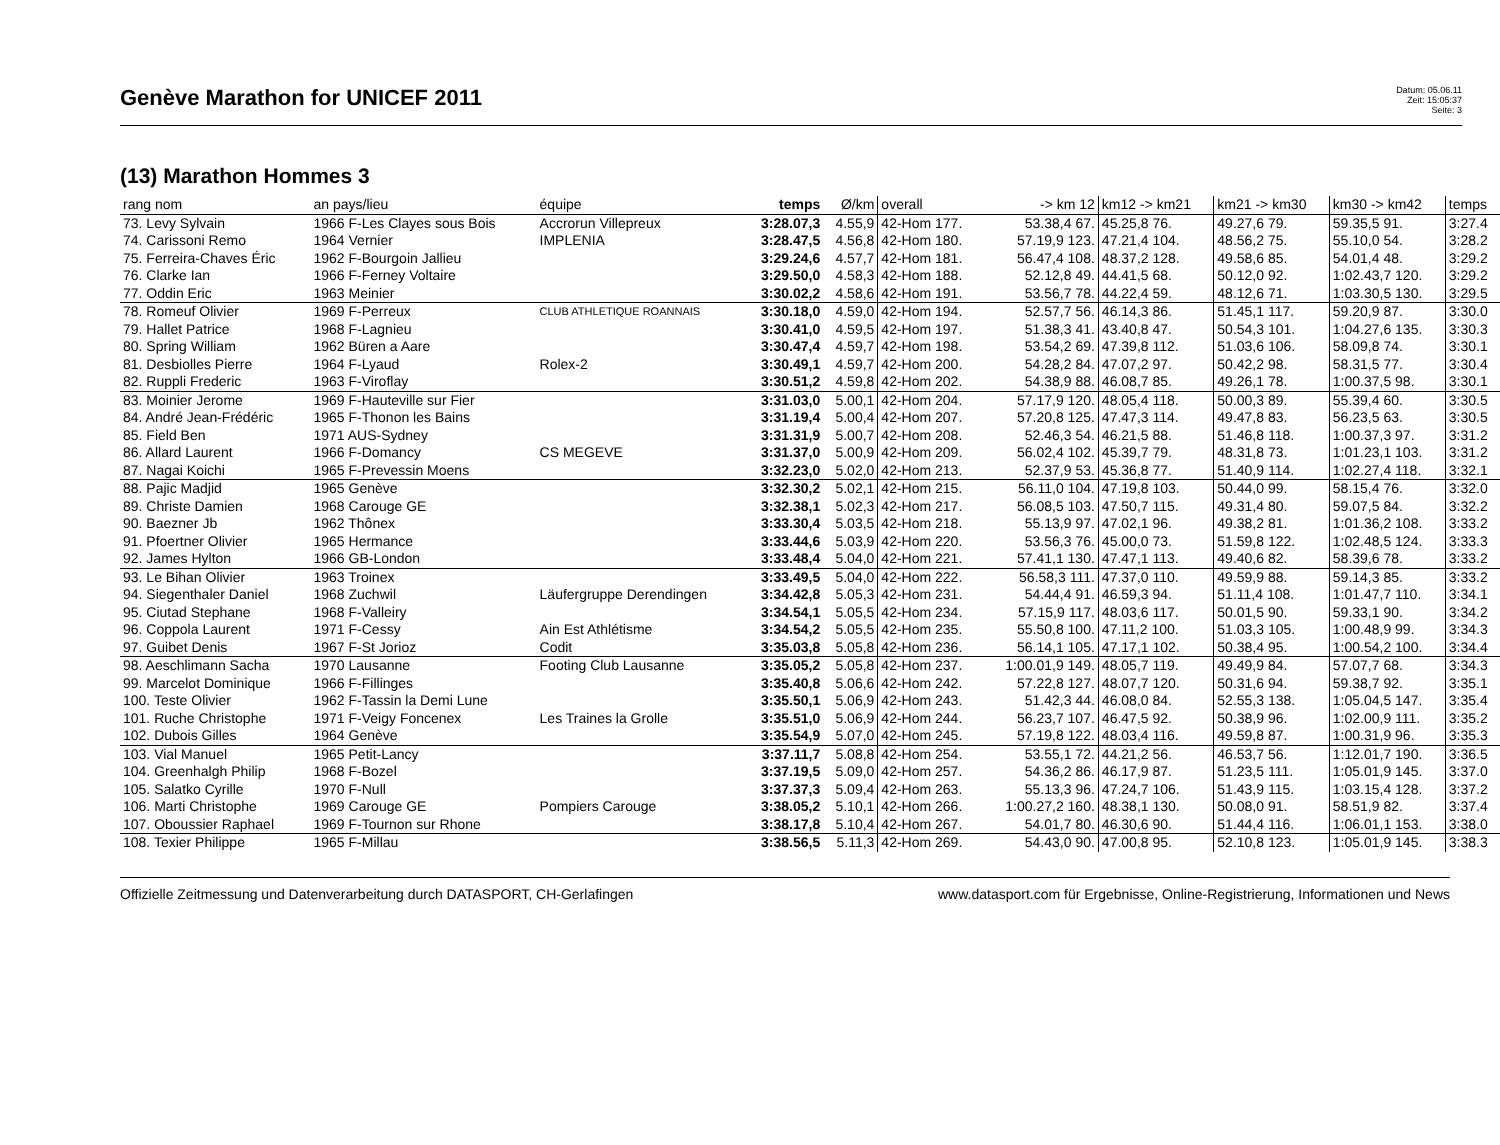Genève Marathon for UNICEF 2011
Datum: 05.06.11
Zeit: 15:05:37
Seite: 3
(13) Marathon Hommes 3
| rang nom | an pays/lieu | équipe | temps | Ø/km | overall | -> km 12 | km12 -> km21 | km21 -> km30 | km30 -> km42 | temps |
| --- | --- | --- | --- | --- | --- | --- | --- | --- | --- | --- |
| 73. Levy Sylvain | 1966 F-Les Clayes sous Bois | Accrorun Villepreux | 3:28.07,3 | 4.55,9 | 42-Hom 177. | 53.38,4 67. | 45.25,8 76. | 49.27,6 79. | 59.35,5 91. | 3:27.4 |
| 74. Carissoni Remo | 1964 Vernier | IMPLENIA | 3:28.47,5 | 4.56,8 | 42-Hom 180. | 57.19,9 123. | 47.21,4 104. | 48.56,2 75. | 55.10,0 54. | 3:28.2 |
| 75. Ferreira-Chaves Éric | 1962 F-Bourgoin Jallieu | | 3:29.24,6 | 4.57,7 | 42-Hom 181. | 56.47,4 108. | 48.37,2 128. | 49.58,6 85. | 54.01,4 48. | 3:29.2 |
| 76. Clarke Ian | 1966 F-Ferney Voltaire | | 3:29.50,0 | 4.58,3 | 42-Hom 188. | 52.12,8 49. | 44.41,5 68. | 50.12,0 92. | 1:02.43,7 120. | 3:29.2 |
| 77. Oddin Eric | 1963 Meinier | | 3:30.02,2 | 4.58,6 | 42-Hom 191. | 53.56,7 78. | 44.22,4 59. | 48.12,6 71. | 1:03.30,5 130. | 3:29.5 |
| 78. Romeuf Olivier | 1969 F-Perreux | CLUB ATHLETIQUE ROANNAIS | 3:30.18,0 | 4.59,0 | 42-Hom 194. | 52.57,7 56. | 46.14,3 86. | 51.45,1 117. | 59.20,9 87. | 3:30.0 |
| 79. Hallet Patrice | 1968 F-Lagnieu | | 3:30.41,0 | 4.59,5 | 42-Hom 197. | 51.38,3 41. | 43.40,8 47. | 50.54,3 101. | 1:04.27,6 135. | 3:30.3 |
| 80. Spring William | 1962 Büren a Aare | | 3:30.47,4 | 4.59,7 | 42-Hom 198. | 53.54,2 69. | 47.39,8 112. | 51.03,6 106. | 58.09,8 74. | 3:30.1 |
| 81. Desbiolles Pierre | 1964 F-Lyaud | Rolex-2 | 3:30.49,1 | 4.59,7 | 42-Hom 200. | 54.28,2 84. | 47.07,2 97. | 50.42,2 98. | 58.31,5 77. | 3:30.4 |
| 82. Ruppli Frederic | 1963 F-Viroflay | | 3:30.51,2 | 4.59,8 | 42-Hom 202. | 54.38,9 88. | 46.08,7 85. | 49.26,1 78. | 1:00.37,5 98. | 3:30.1 |
| 83. Moinier Jerome | 1969 F-Hauteville sur Fier | | 3:31.03,0 | 5.00,1 | 42-Hom 204. | 57.17,9 120. | 48.05,4 118. | 50.00,3 89. | 55.39,4 60. | 3:30.5 |
| 84. André Jean-Frédéric | 1965 F-Thonon les Bains | | 3:31.19,4 | 5.00,4 | 42-Hom 207. | 57.20,8 125. | 47.47,3 114. | 49.47,8 83. | 56.23,5 63. | 3:30.5 |
| 85. Field Ben | 1971 AUS-Sydney | | 3:31.31,9 | 5.00,7 | 42-Hom 208. | 52.46,3 54. | 46.21,5 88. | 51.46,8 118. | 1:00.37,3 97. | 3:31.2 |
| 86. Allard Laurent | 1966 F-Domancy | CS MEGEVE | 3:31.37,0 | 5.00,9 | 42-Hom 209. | 56.02,4 102. | 45.39,7 79. | 48.31,8 73. | 1:01.23,1 103. | 3:31.2 |
| 87. Nagai Koichi | 1965 F-Prevessin Moens | | 3:32.23,0 | 5.02,0 | 42-Hom 213. | 52.37,9 53. | 45.36,8 77. | 51.40,9 114. | 1:02.27,4 118. | 3:32.1 |
| 88. Pajic Madjid | 1965 Genève | | 3:32.30,2 | 5.02,1 | 42-Hom 215. | 56.11,0 104. | 47.19,8 103. | 50.44,0 99. | 58.15,4 76. | 3:32.0 |
| 89. Christe Damien | 1968 Carouge GE | | 3:32.38,1 | 5.02,3 | 42-Hom 217. | 56.08,5 103. | 47.50,7 115. | 49.31,4 80. | 59.07,5 84. | 3:32.2 |
| 90. Baezner Jb | 1962 Thônex | | 3:33.30,4 | 5.03,5 | 42-Hom 218. | 55.13,9 97. | 47.02,1 96. | 49.38,2 81. | 1:01.36,2 108. | 3:33.2 |
| 91. Pfoertner Olivier | 1965 Hermance | | 3:33.44,6 | 5.03,9 | 42-Hom 220. | 53.56,3 76. | 45.00,0 73. | 51.59,8 122. | 1:02.48,5 124. | 3:33.3 |
| 92. James Hylton | 1966 GB-London | | 3:33.48,4 | 5.04,0 | 42-Hom 221. | 57.41,1 130. | 47.47,1 113. | 49.40,6 82. | 58.39,6 78. | 3:33.2 |
| 93. Le Bihan Olivier | 1963 Troinex | | 3:33.49,5 | 5.04,0 | 42-Hom 222. | 56.58,3 111. | 47.37,0 110. | 49.59,9 88. | 59.14,3 85. | 3:33.2 |
| 94. Siegenthaler Daniel | 1968 Zuchwil | Läufergruppe Derendingen | 3:34.42,8 | 5.05,3 | 42-Hom 231. | 54.44,4 91. | 46.59,3 94. | 51.11,4 108. | 1:01.47,7 110. | 3:34.1 |
| 95. Ciutad Stephane | 1968 F-Valleiry | | 3:34.54,1 | 5.05,5 | 42-Hom 234. | 57.15,9 117. | 48.03,6 117. | 50.01,5 90. | 59.33,1 90. | 3:34.2 |
| 96. Coppola Laurent | 1971 F-Cessy | Ain Est Athlétisme | 3:34.54,2 | 5.05,5 | 42-Hom 235. | 55.50,8 100. | 47.11,2 100. | 51.03,3 105. | 1:00.48,9 99. | 3:34.3 |
| 97. Guibet Denis | 1967 F-St Jorioz | Codit | 3:35.03,8 | 5.05,8 | 42-Hom 236. | 56.14,1 105. | 47.17,1 102. | 50.38,4 95. | 1:00.54,2 100. | 3:34.4 |
| 98. Aeschlimann Sacha | 1970 Lausanne | Footing Club Lausanne | 3:35.05,2 | 5.05,8 | 42-Hom 237. | 1:00.01,9 149. | 48.05,7 119. | 49.49,9 84. | 57.07,7 68. | 3:34.3 |
| 99. Marcelot Dominique | 1966 F-Fillinges | | 3:35.40,8 | 5.06,6 | 42-Hom 242. | 57.22,8 127. | 48.07,7 120. | 50.31,6 94. | 59.38,7 92. | 3:35.1 |
| 100. Teste Olivier | 1962 F-Tassin la Demi Lune | | 3:35.50,1 | 5.06,9 | 42-Hom 243. | 51.42,3 44. | 46.08,0 84. | 52.55,3 138. | 1:05.04,5 147. | 3:35.4 |
| 101. Ruche Christophe | 1971 F-Veigy Foncenex | Les Traines la Grolle | 3:35.51,0 | 5.06,9 | 42-Hom 244. | 56.23,7 107. | 46.47,5 92. | 50.38,9 96. | 1:02.00,9 111. | 3:35.2 |
| 102. Dubois Gilles | 1964 Genève | | 3:35.54,9 | 5.07,0 | 42-Hom 245. | 57.19,8 122. | 48.03,4 116. | 49.59,8 87. | 1:00.31,9 96. | 3:35.3 |
| 103. Vial Manuel | 1965 Petit-Lancy | | 3:37.11,7 | 5.08,8 | 42-Hom 254. | 53.55,1 72. | 44.21,2 56. | 46.53,7 56. | 1:12.01,7 190. | 3:36.5 |
| 104. Greenhalgh Philip | 1968 F-Bozel | | 3:37.19,5 | 5.09,0 | 42-Hom 257. | 54.36,2 86. | 46.17,9 87. | 51.23,5 111. | 1:05.01,9 145. | 3:37.0 |
| 105. Salatko Cyrille | 1970 F-Null | | 3:37.37,3 | 5.09,4 | 42-Hom 263. | 55.13,3 96. | 47.24,7 106. | 51.43,9 115. | 1:03.15,4 128. | 3:37.2 |
| 106. Marti Christophe | 1969 Carouge GE | Pompiers Carouge | 3:38.05,2 | 5.10,1 | 42-Hom 266. | 1:00.27,2 160. | 48.38,1 130. | 50.08,0 91. | 58.51,9 82. | 3:37.4 |
| 107. Oboussier Raphael | 1969 F-Tournon sur Rhone | | 3:38.17,8 | 5.10,4 | 42-Hom 267. | 54.01,7 80. | 46.30,6 90. | 51.44,4 116. | 1:06.01,1 153. | 3:38.0 |
| 108. Texier Philippe | 1965 F-Millau | | 3:38.56,5 | 5.11,3 | 42-Hom 269. | 54.43,0 90. | 47.00,8 95. | 52.10,8 123. | 1:05.01,9 145. | 3:38.3 |
Offizielle Zeitmessung und Datenverarbeitung durch DATASPORT, CH-Gerlafingen www.datasport.com für Ergebnisse, Online-Registrierung, Informationen und News